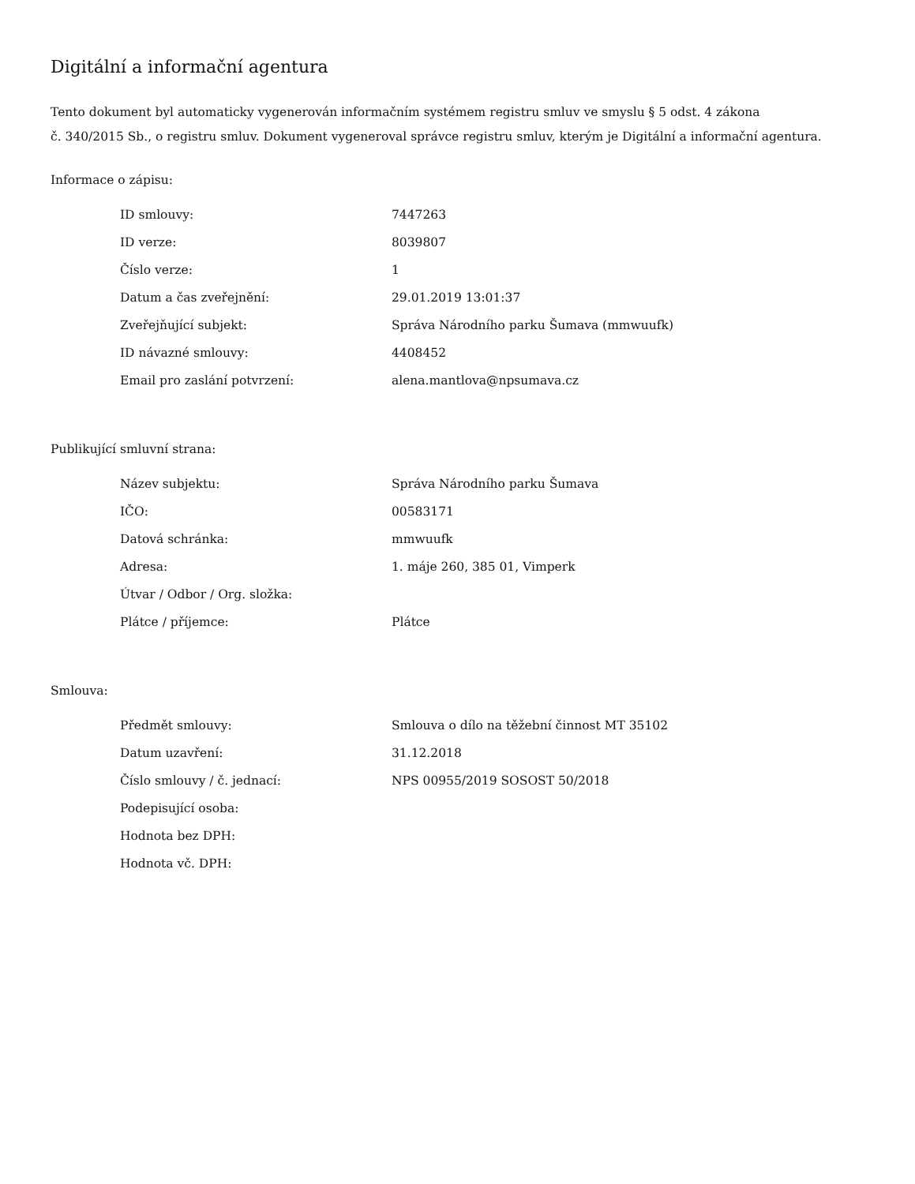Digitální a informační agentura
Tento dokument byl automaticky vygenerován informačním systémem registru smluv ve smyslu § 5 odst. 4 zákona
č. 340/2015 Sb., o registru smluv. Dokument vygeneroval správce registru smluv, kterým je Digitální a informační agentura.
Informace o zápisu:
| ID smlouvy: | 7447263 |
| ID verze: | 8039807 |
| Číslo verze: | 1 |
| Datum a čas zveřejnění: | 29.01.2019 13:01:37 |
| Zveřejňující subjekt: | Správa Národního parku Šumava (mmwuufk) |
| ID návazné smlouvy: | 4408452 |
| Email pro zaslání potvrzení: | alena.mantlova@npsumava.cz |
Publikující smluvní strana:
| Název subjektu: | Správa Národního parku Šumava |
| IČO: | 00583171 |
| Datová schránka: | mmwuufk |
| Adresa: | 1. máje 260, 385 01, Vimperk |
| Útvar / Odbor / Org. složka: | |
| Plátce / příjemce: | Plátce |
Smlouva:
| Předmět smlouvy: | Smlouva o dílo na těžební činnost MT 35102 |
| Datum uzavření: | 31.12.2018 |
| Číslo smlouvy / č. jednací: | NPS 00955/2019 SOSOST 50/2018 |
| Podepisující osoba: | |
| Hodnota bez DPH: | |
| Hodnota vč. DPH: | |